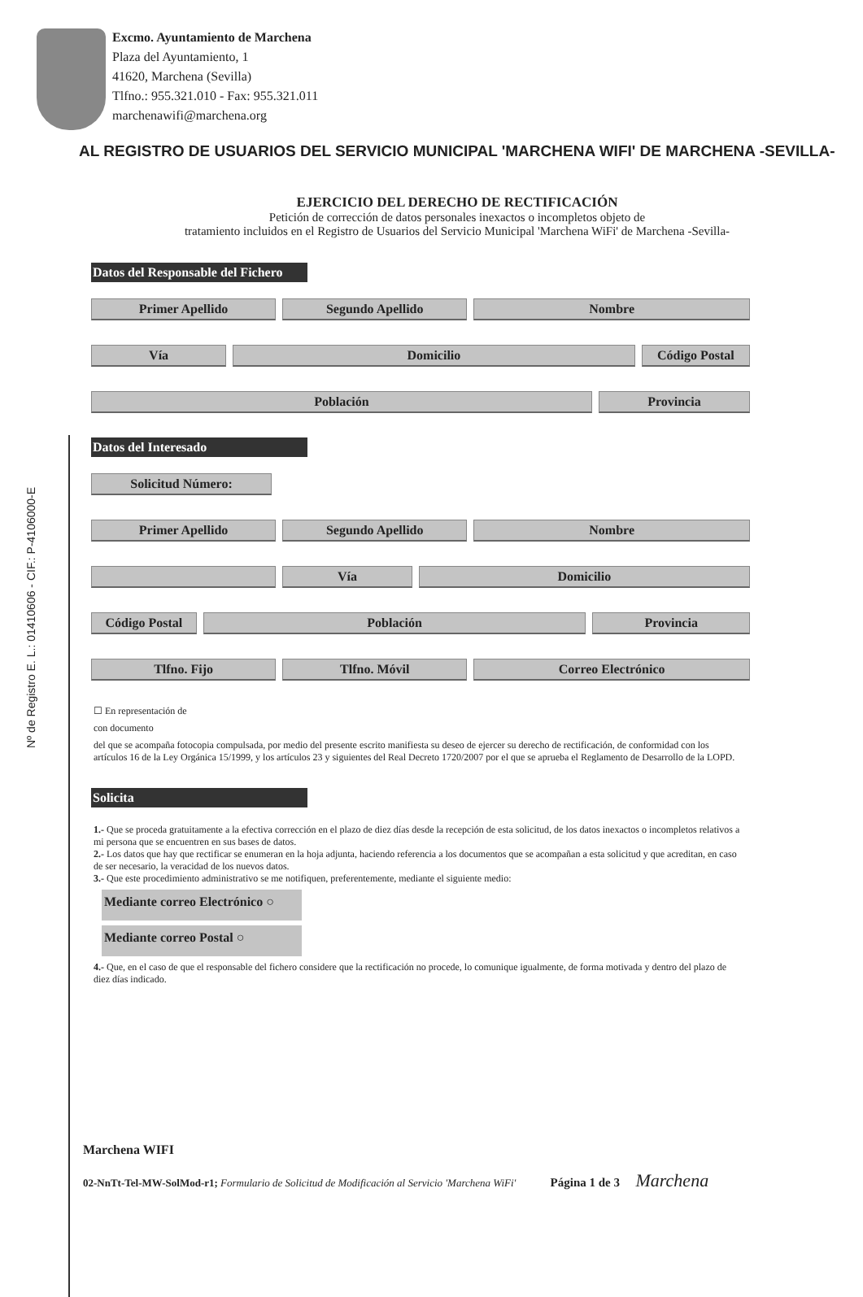Excmo. Ayuntamiento de Marchena
Plaza del Ayuntamiento, 1
41620, Marchena (Sevilla)
Tlfno.: 955.321.010 - Fax: 955.321.011
marchenawifi@marchena.org
Nº de Registro E. L.: 01410606 - CIF.: P-4106000-E
AL REGISTRO DE USUARIOS DEL SERVICIO MUNICIPAL 'MARCHENA WIFI' DE MARCHENA -SEVILLA-
EJERCICIO DEL DERECHO DE RECTIFICACIÓN
Petición de corrección de datos personales inexactos o incompletos objeto de
tratamiento incluidos en el Registro de Usuarios del Servicio Municipal 'Marchena WiFi' de Marchena -Sevilla-
Datos del Responsable del Fichero
Primer Apellido Segundo Apellido Nombre
Vía Domicilio Código Postal
Población Provincia
Datos del Interesado
Solicitud Número:
Primer Apellido Segundo Apellido Nombre
Vía Domicilio
Código Postal Población Provincia
Tlfno. Fijo Tlfno. Móvil Correo Electrónico
☐ En representación de
con documento
del que se acompaña fotocopia compulsada, por medio del presente escrito manifiesta su deseo de ejercer su derecho de rectificación, de conformidad con los artículos 16 de la Ley Orgánica 15/1999, y los artículos 23 y siguientes del Real Decreto 1720/2007 por el que se aprueba el Reglamento de Desarrollo de la LOPD.
Solicita
1.- Que se proceda gratuitamente a la efectiva corrección en el plazo de diez días desde la recepción de esta solicitud, de los datos inexactos o incompletos relativos a mi persona que se encuentren en sus bases de datos.
2.- Los datos que hay que rectificar se enumeran en la hoja adjunta, haciendo referencia a los documentos que se acompañan a esta solicitud y que acreditan, en caso de ser necesario, la veracidad de los nuevos datos.
3.- Que este procedimiento administrativo se me notifiquen, preferentemente, mediante el siguiente medio:
Mediante correo Electrónico ○
Mediante correo Postal ○
4.- Que, en el caso de que el responsable del fichero considere que la rectificación no procede, lo comunique igualmente, de forma motivada y dentro del plazo de diez días indicado.
Marchena WIFI
02-NnTt-Tel-MW-SolMod-r1; Formulario de Solicitud de Modificación al Servicio 'Marchena WiFi' Página 1 de 3 Marchena